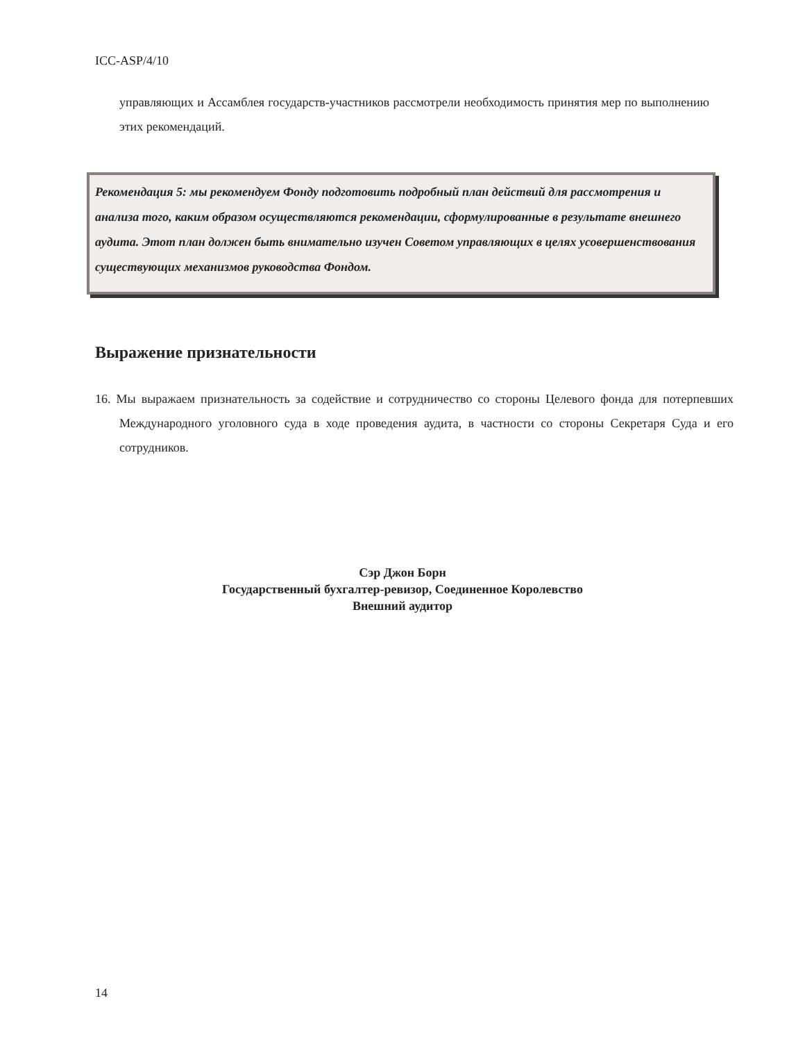ICC-ASP/4/10
управляющих и Ассамблея государств-участников рассмотрели необходимость принятия мер по выполнению этих рекомендаций.
Рекомендация 5: мы рекомендуем Фонду подготовить подробный план действий для рассмотрения и анализа того, каким образом осуществляются рекомендации, сформулированные в результате внешнего аудита. Этот план должен быть внимательно изучен Советом управляющих в целях усовершенствования существующих механизмов руководства Фондом.
Выражение признательности
16. Мы выражаем признательность за содействие и сотрудничество со стороны Целевого фонда для потерпевших Международного уголовного суда в ходе проведения аудита, в частности со стороны Секретаря Суда и его сотрудников.
Сэр Джон Борн
Государственный бухгалтер-ревизор, Соединенное Королевство
Внешний аудитор
14